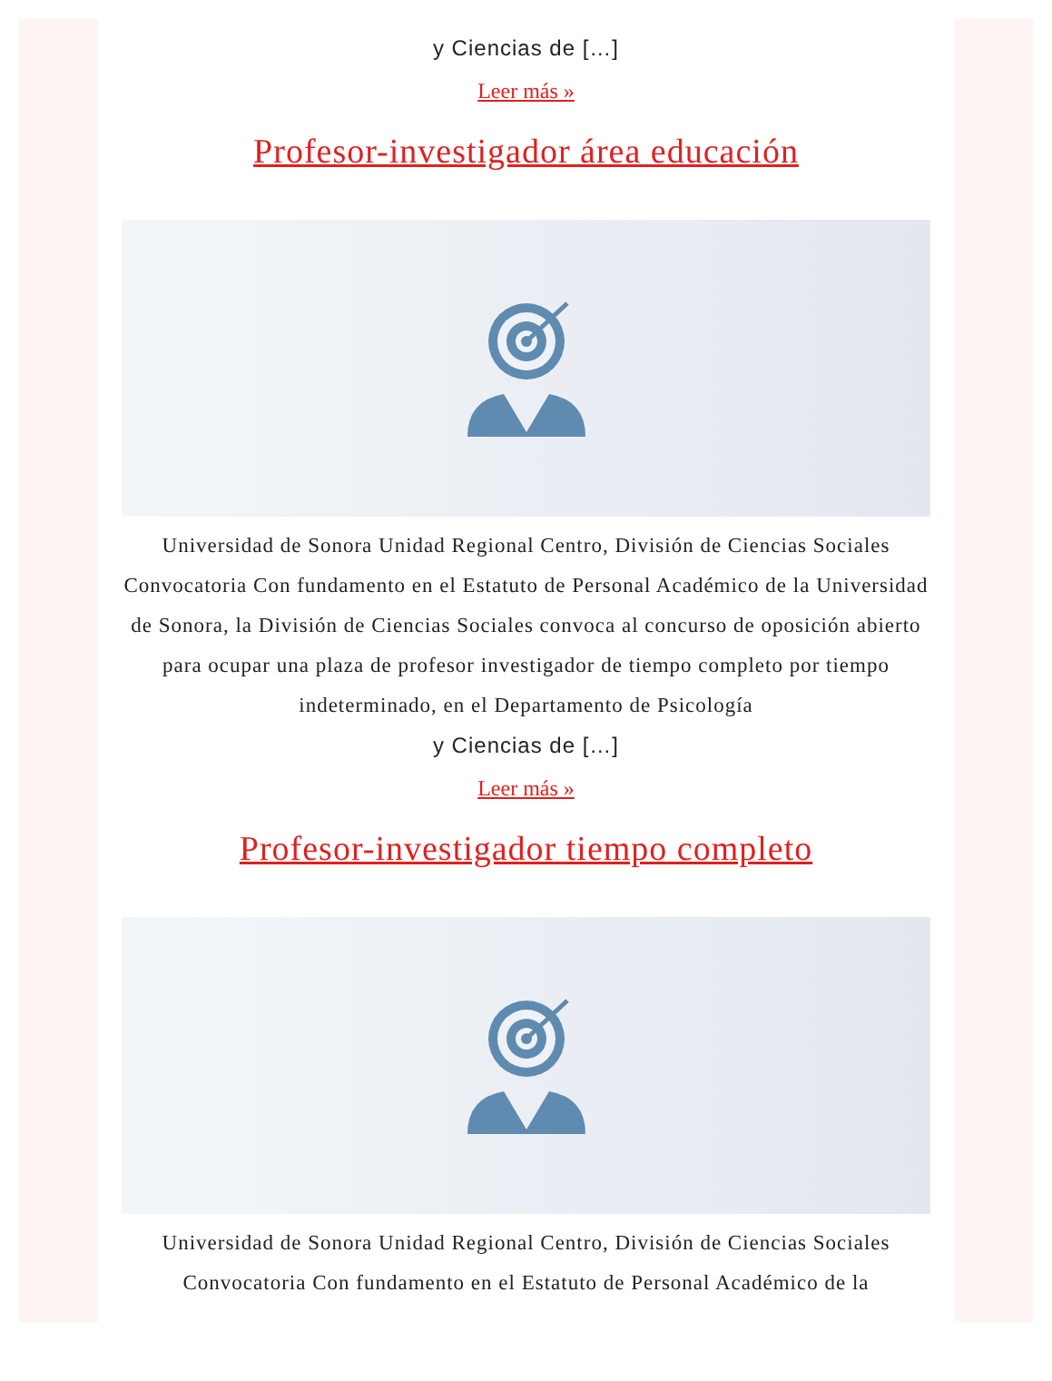y Ciencias de […]
Leer más »
Profesor-investigador área educación
Universidad de Sonora Unidad Regional Centro, División de Ciencias Sociales Convocatoria Con fundamento en el Estatuto de Personal Académico de la Universidad de Sonora, la División de Ciencias Sociales convoca al concurso de oposición abierto para ocupar una plaza de profesor investigador de tiempo completo por tiempo indeterminado, en el Departamento de Psicología
y Ciencias de […]
Leer más »
Profesor-investigador tiempo completo
Universidad de Sonora Unidad Regional Centro, División de Ciencias Sociales Convocatoria Con fundamento en el Estatuto de Personal Académico de la